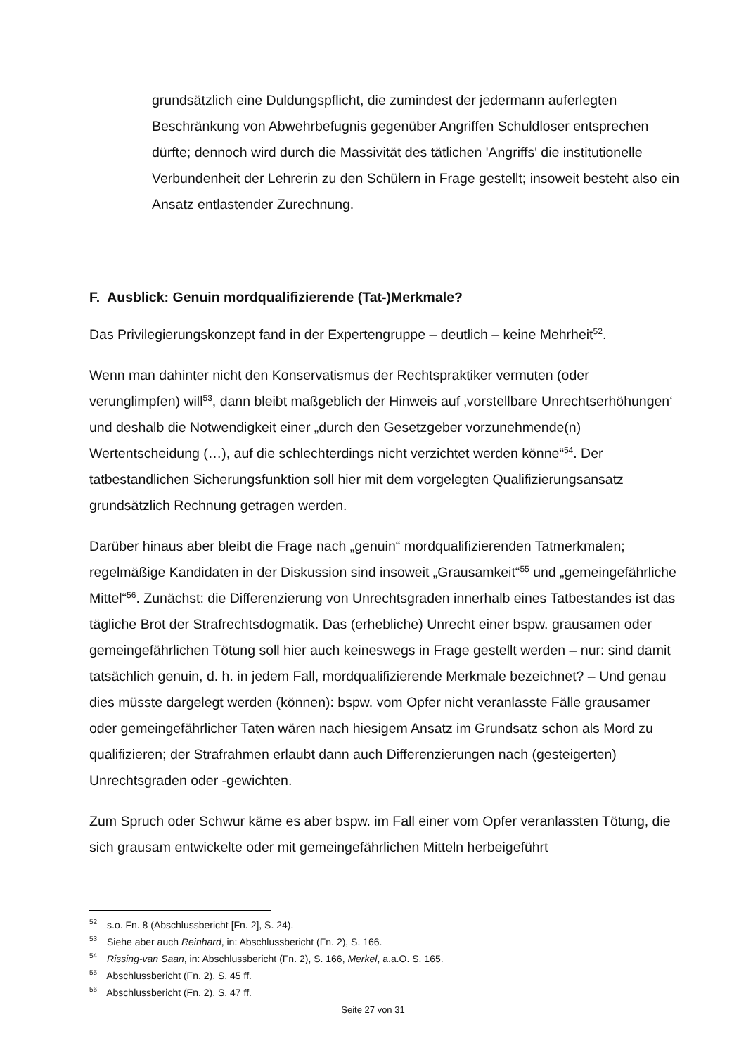grundsätzlich eine Duldungspflicht, die zumindest der jedermann auferlegten Beschränkung von Abwehrbefugnis gegenüber Angriffen Schuldloser entsprechen dürfte; dennoch wird durch die Massivität des tätlichen 'Angriffs' die institutionelle Verbundenheit der Lehrerin zu den Schülern in Frage gestellt; insoweit besteht also ein Ansatz entlastender Zurechnung.
F. Ausblick: Genuin mordqualifizierende (Tat-)Merkmale?
Das Privilegierungskonzept fand in der Expertengruppe – deutlich – keine Mehrheit<sup>52</sup>.
Wenn man dahinter nicht den Konservatismus der Rechtspraktiker vermuten (oder verunglimpfen) will<sup>53</sup>, dann bleibt maßgeblich der Hinweis auf ‚vorstellbare Unrechtserhöhungen‘ und deshalb die Notwendigkeit einer „durch den Gesetzgeber vorzunehmende(n) Wertentscheidung (…), auf die schlechterdings nicht verzichtet werden könne“<sup>54</sup>. Der tatbestandlichen Sicherungsfunktion soll hier mit dem vorgelegten Qualifizierungsansatz grundsätzlich Rechnung getragen werden.
Darüber hinaus aber bleibt die Frage nach „genuin“ mordqualifizierenden Tatmerkmalen; regelmäßige Kandidaten in der Diskussion sind insoweit „Grausamkeit“<sup>55</sup> und „gemeingefährliche Mittel“<sup>56</sup>. Zunächst: die Differenzierung von Unrechtsgraden innerhalb eines Tatbestandes ist das tägliche Brot der Strafrechtsdogmatik. Das (erhebliche) Unrecht einer bspw. grausamen oder gemeingefährlichen Tötung soll hier auch keineswegs in Frage gestellt werden – nur: sind damit tatsächlich genuin, d. h. in jedem Fall, mordqualifizierende Merkmale bezeichnet? – Und genau dies müsste dargelegt werden (können): bspw. vom Opfer nicht veranlasste Fälle grausamer oder gemeingefährlicher Taten wären nach hiesigem Ansatz im Grundsatz schon als Mord zu qualifizieren; der Strafrahmen erlaubt dann auch Differenzierungen nach (gesteigerten) Unrechtsgraden oder -gewichten.
Zum Spruch oder Schwur käme es aber bspw. im Fall einer vom Opfer veranlassten Tötung, die sich grausam entwickelte oder mit gemeingefährlichen Mitteln herbeigeführt
<sup>52</sup> s.o. Fn. 8 (Abschlussbericht [Fn. 2], S. 24).
<sup>53</sup> Siehe aber auch Reinhard, in: Abschlussbericht (Fn. 2), S. 166.
<sup>54</sup> Rissing-van Saan, in: Abschlussbericht (Fn. 2), S. 166, Merkel, a.a.O. S. 165.
<sup>55</sup> Abschlussbericht (Fn. 2), S. 45 ff.
<sup>56</sup> Abschlussbericht (Fn. 2), S. 47 ff.
Seite 27 von 31